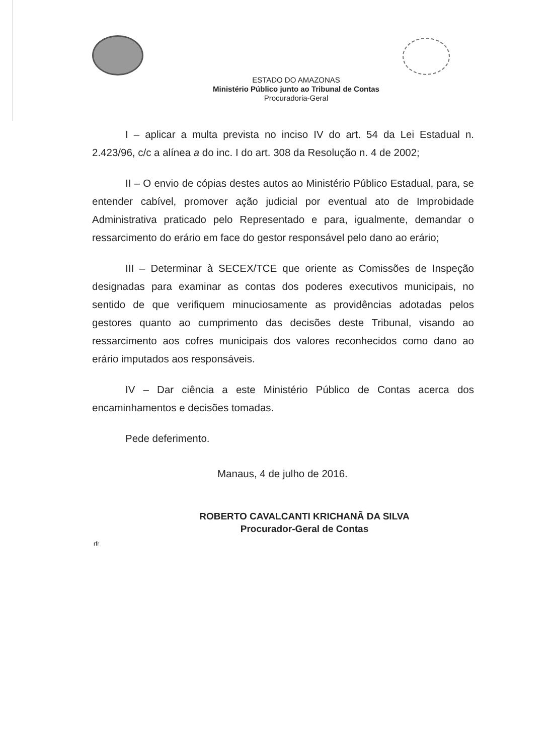ESTADO DO AMAZONAS
Ministério Público junto ao Tribunal de Contas
Procuradoria-Geral
I – aplicar a multa prevista no inciso IV do art. 54 da Lei Estadual n. 2.423/96, c/c a alínea a do inc. I do art. 308 da Resolução n. 4 de 2002;
II – O envio de cópias destes autos ao Ministério Público Estadual, para, se entender cabível, promover ação judicial por eventual ato de Improbidade Administrativa praticado pelo Representado e para, igualmente, demandar o ressarcimento do erário em face do gestor responsável pelo dano ao erário;
III – Determinar à SECEX/TCE que oriente as Comissões de Inspeção designadas para examinar as contas dos poderes executivos municipais, no sentido de que verifiquem minuciosamente as providências adotadas pelos gestores quanto ao cumprimento das decisões deste Tribunal, visando ao ressarcimento aos cofres municipais dos valores reconhecidos como dano ao erário imputados aos responsáveis.
IV – Dar ciência a este Ministério Público de Contas acerca dos encaminhamentos e decisões tomadas.
Pede deferimento.
Manaus, 4 de julho de 2016.
ROBERTO CAVALCANTI KRICHANÃ DA SILVA
Procurador-Geral de Contas
rfr